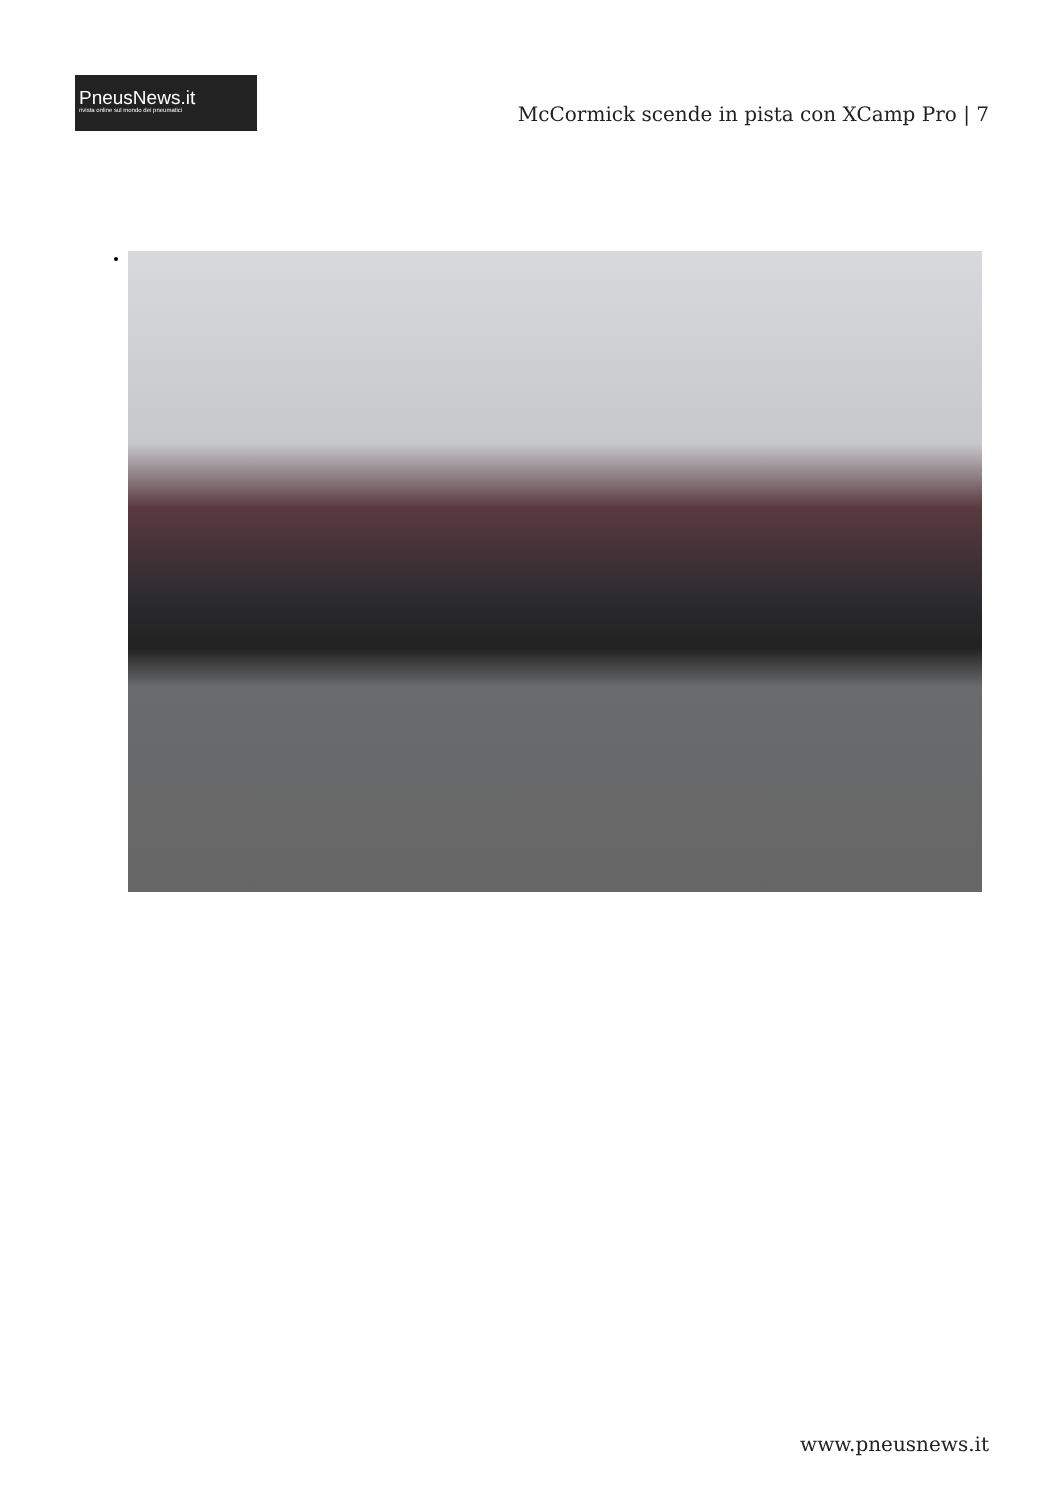PneusNews.it
rivista online sul mondo dei pneumatici
McCormick scende in pista con XCamp Pro | 7
www.pneusnews.it